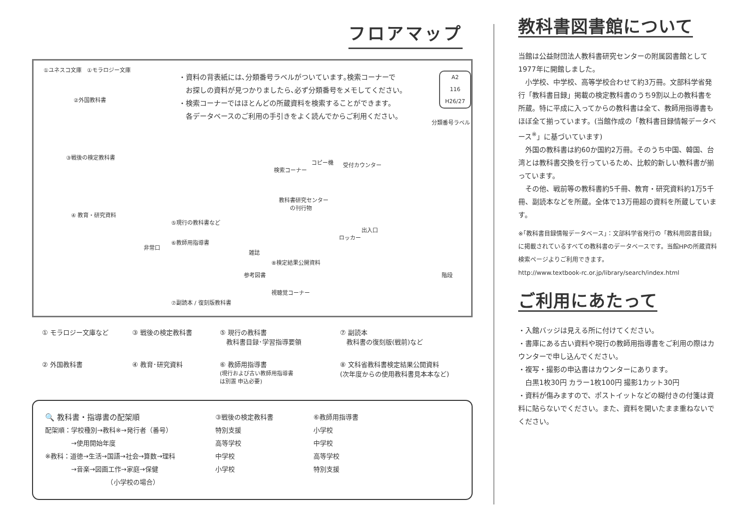フロアマップ
①ユネスコ文庫　①モラロジー文庫
②外国教科書
③戦後の検定教科書
④ 教育・研究資料
・資料の背表紙には､分類番号ラベルがついています｡検索コーナーで
　お探しの資料が見つかりましたら､必ず分類番号をメモしてください｡
・検索コーナーではほとんどの所蔵資料を検索することができます。
　各データベースのご利用の手引きをよく読んでからご利用ください。
A2
116
H26/27
分類番号ラベル
コピー機
検索コーナー
受付カウンター
教科書研究センター
　　の刊行物
⑤現行の教科書など
出入口
ロッカー
非常口
⑥教師用指導書
雑誌
⑧検定結果公開資料
参考図書 階段
視聴覚コーナー
⑦副読本 / 復刻版教科書
① モラロジー文庫など
③ 戦後の検定教科書
⑤ 現行の教科書
　教科書目録･学習指導要領
⑦ 副読本
　教科書の復刻版(戦前)など
② 外国教科書
④ 教育･研究資料
⑥ 教師用指導書
(現行および古い教師用指導書
は別置 申込必要)
⑧ 文科省教科書検定結果公開資料
(次年度からの使用教科書見本本など)
🔍 教科書・指導書の配架順
配架順：学校種別→教科※→発行者（番号）
　　　　→使用開始年度
※教科：道徳→生活→国語→社会→算数→理科
　　　　→音楽→図画工作→家庭→保健
　　　　　　　　　　（小学校の場合）
③戦後の検定教科書
特別支援
高等学校
中学校
小学校
⑥教師用指導書
小学校
中学校
高等学校
特別支援
教科書図書館について
当館は公益財団法人教科書研究センターの附属図書館として1977年に開館しました。
　小学校、中学校、高等学校合わせて約3万冊。文部科学省発行「教科書目録」掲載の検定教科書のうち9割以上の教科書を所蔵。特に平成に入ってからの教科書は全て、教師用指導書もほぼ全て揃っています。(当館作成の「教科書目録情報データベース<sup>※</sup>」に基づいています)
　外国の教科書は約60か国約2万冊。そのうち中国、韓国、台湾とは教科書交換を行っているため、比較的新しい教科書が揃っています。
　その他、戦前等の教科書約5千冊、教育・研究資料約1万5千冊、副読本などを所蔵。全体で13万冊超の資料を所蔵しています。
※｢教科書目録情報データベース｣：文部科学省発行の「教科用図書目録」に掲載されているすべての教科書のデータベースです。当館HPの所蔵資料検索ページよりご利用できます。
http://www.textbook-rc.or.jp/library/search/index.html
ご利用にあたって
・入館バッジは見える所に付けてください。
・書庫にある古い資料や現行の教師用指導書をご利用の際はカウンターで申し込んでください。
・複写・撮影の申込書はカウンターにあります。
　白黒1枚30円 カラー1枚100円 撮影1カット30円
・資料が傷みますので、ポストイットなどの糊付きの付箋は資料に貼らないでください。また、資料を開いたまま重ねないでください。